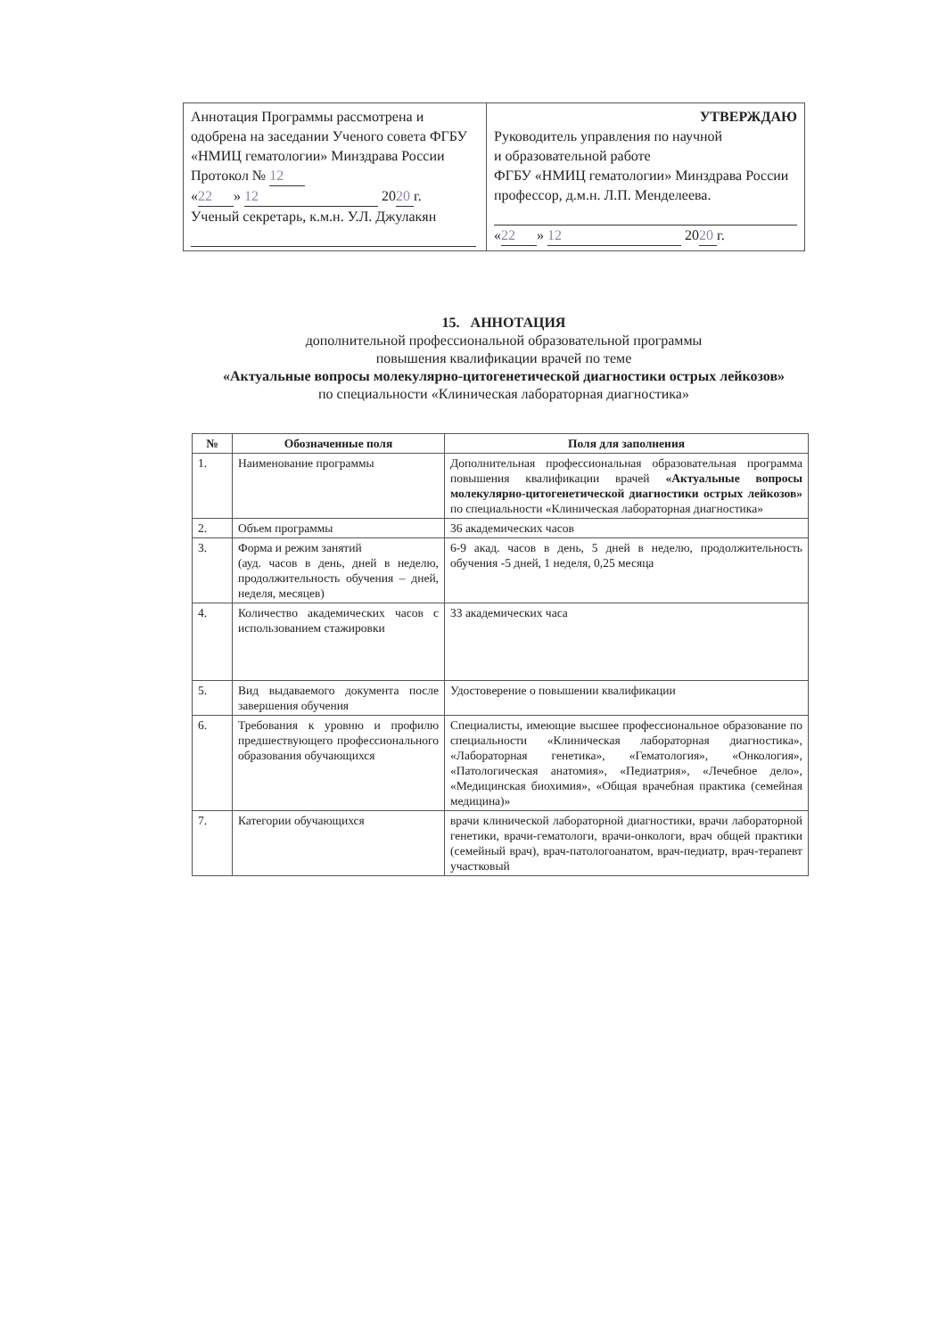| Аннотация Программы рассмотрена и одобрена на заседании Ученого совета ФГБУ «НМИЦ гематологии» Минздрава России Протокол № 12 « 22 » 12 20 20 г. Ученый секретарь, к.м.н. У.Л. Джулакян | УТВЕРЖДАЮ Руководитель управления по научной и образовательной работе ФГБУ «НМИЦ гематологии» Минздрава России профессор, д.м.н. Л.П. Менделеева. « 22 » 12 20 20 г. |
15. АННОТАЦИЯ
дополнительной профессиональной образовательной программы
повышения квалификации врачей по теме
«Актуальные вопросы молекулярно-цитогенетической диагностики острых лейкозов»
по специальности «Клиническая лабораторная диагностика»
| № | Обозначенные поля | Поля для заполнения |
| --- | --- | --- |
| 1. | Наименование программы | Дополнительная профессиональная образовательная программа повышения квалификации врачей «Актуальные вопросы молекулярно-цитогенетической диагностики острых лейкозов» по специальности «Клиническая лабораторная диагностика» |
| 2. | Объем программы | 36 академических часов |
| 3. | Форма и режим занятий (ауд. часов в день, дней в неделю, продолжительность обучения – дней, неделя, месяцев) | 6-9 акад. часов в день, 5 дней в неделю, продолжительность обучения -5 дней, 1 неделя, 0,25 месяца |
| 4. | Количество академических часов с использованием стажировки | 33 академических часа |
| 5. | Вид выдаваемого документа после завершения обучения | Удостоверение о повышении квалификации |
| 6. | Требования к уровню и профилю предшествующего профессионального образования обучающихся | Специалисты, имеющие высшее профессиональное образование по специальности «Клиническая лабораторная диагностика», «Лабораторная генетика», «Гематология», «Онкология», «Патологическая анатомия», «Педиатрия», «Лечебное дело», «Медицинская биохимия», «Общая врачебная практика (семейная медицина)» |
| 7. | Категории обучающихся | врачи клинической лабораторной диагностики, врачи лабораторной генетики, врачи-гематологи, врачи-онкологи, врач общей практики (семейный врач), врач-патологоанатом, врач-педиатр, врач-терапевт участковый |